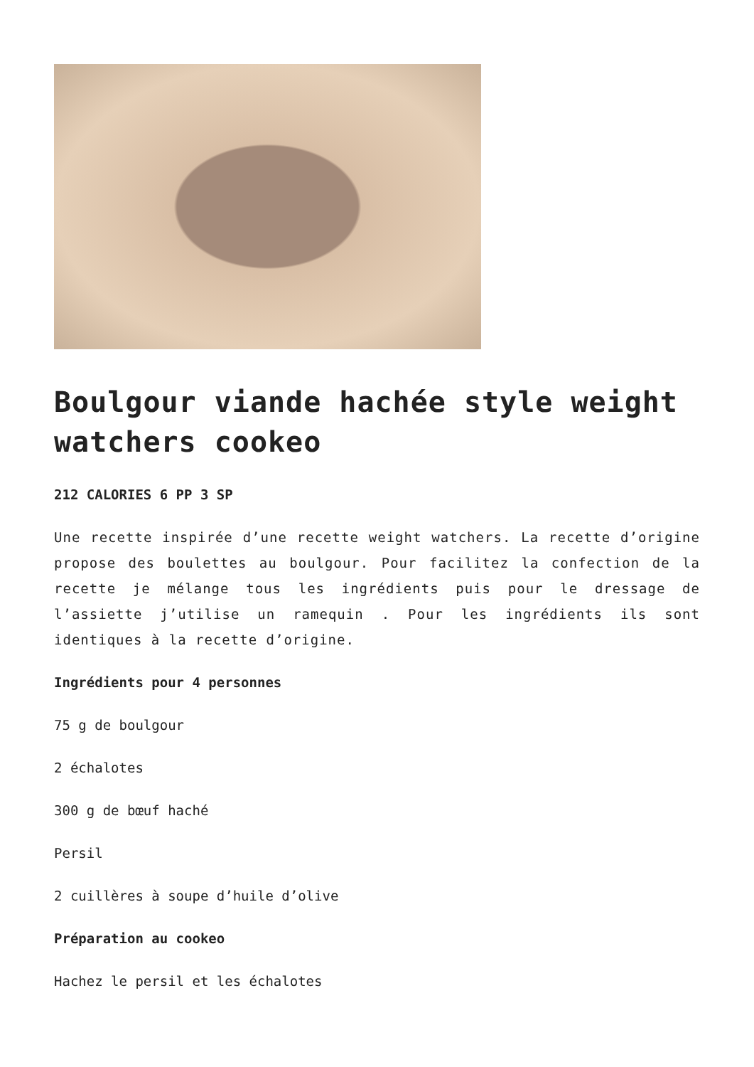Boulgour viande hachée style weight watchers cookeo
212 CALORIES 6 PP 3 SP
Une recette inspirée d’une recette weight watchers. La recette d’origine propose des boulettes au boulgour. Pour facilitez la confection de la recette je mélange tous les ingrédients puis pour le dressage de l’assiette j’utilise un ramequin . Pour les ingrédients ils sont identiques à la recette d’origine.
Ingrédients pour 4 personnes
75 g de boulgour
2 échalotes
300 g de bœuf haché
Persil
2 cuillères à soupe d’huile d’olive
Préparation au cookeo
Hachez le persil et les échalotes